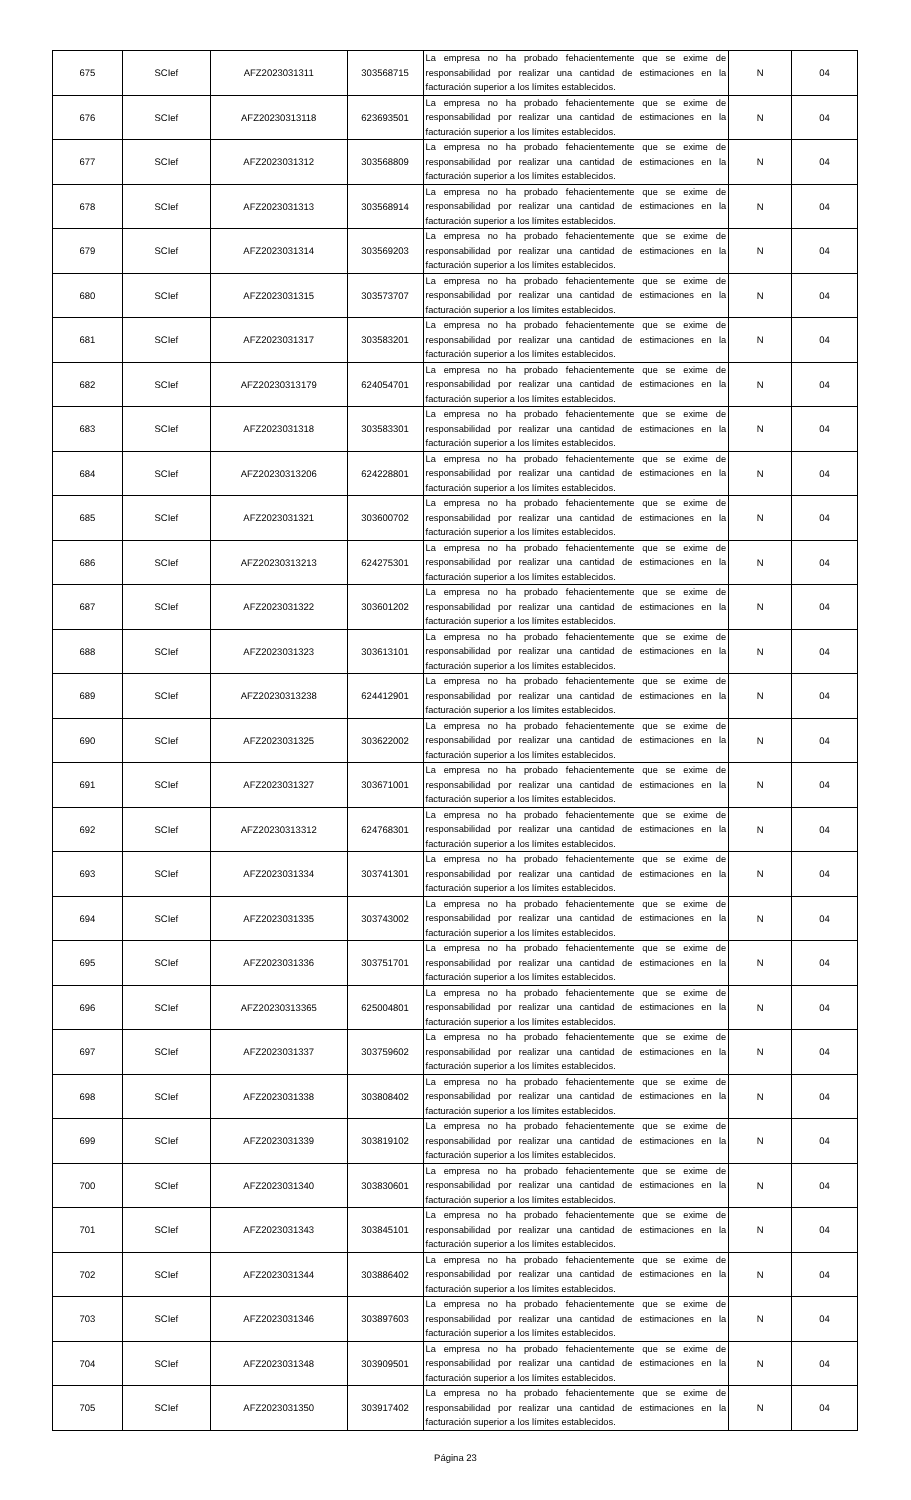| 675 | SCIef | AFZ2023031311 | 303568715 | La empresa no ha probado fehacientemente que se exime de responsabilidad por realizar una cantidad de estimaciones en la facturación superior a los límites establecidos. | N | 04 |
| 676 | SCIef | AFZ20230313118 | 623693501 | La empresa no ha probado fehacientemente que se exime de responsabilidad por realizar una cantidad de estimaciones en la facturación superior a los límites establecidos. | N | 04 |
| 677 | SCIef | AFZ2023031312 | 303568809 | La empresa no ha probado fehacientemente que se exime de responsabilidad por realizar una cantidad de estimaciones en la facturación superior a los límites establecidos. | N | 04 |
| 678 | SCIef | AFZ2023031313 | 303568914 | La empresa no ha probado fehacientemente que se exime de responsabilidad por realizar una cantidad de estimaciones en la facturación superior a los límites establecidos. | N | 04 |
| 679 | SCIef | AFZ2023031314 | 303569203 | La empresa no ha probado fehacientemente que se exime de responsabilidad por realizar una cantidad de estimaciones en la facturación superior a los límites establecidos. | N | 04 |
| 680 | SCIef | AFZ2023031315 | 303573707 | La empresa no ha probado fehacientemente que se exime de responsabilidad por realizar una cantidad de estimaciones en la facturación superior a los límites establecidos. | N | 04 |
| 681 | SCIef | AFZ2023031317 | 303583201 | La empresa no ha probado fehacientemente que se exime de responsabilidad por realizar una cantidad de estimaciones en la facturación superior a los límites establecidos. | N | 04 |
| 682 | SCIef | AFZ20230313179 | 624054701 | La empresa no ha probado fehacientemente que se exime de responsabilidad por realizar una cantidad de estimaciones en la facturación superior a los límites establecidos. | N | 04 |
| 683 | SCIef | AFZ2023031318 | 303583301 | La empresa no ha probado fehacientemente que se exime de responsabilidad por realizar una cantidad de estimaciones en la facturación superior a los límites establecidos. | N | 04 |
| 684 | SCIef | AFZ20230313206 | 624228801 | La empresa no ha probado fehacientemente que se exime de responsabilidad por realizar una cantidad de estimaciones en la facturación superior a los límites establecidos. | N | 04 |
| 685 | SCIef | AFZ2023031321 | 303600702 | La empresa no ha probado fehacientemente que se exime de responsabilidad por realizar una cantidad de estimaciones en la facturación superior a los límites establecidos. | N | 04 |
| 686 | SCIef | AFZ20230313213 | 624275301 | La empresa no ha probado fehacientemente que se exime de responsabilidad por realizar una cantidad de estimaciones en la facturación superior a los límites establecidos. | N | 04 |
| 687 | SCIef | AFZ2023031322 | 303601202 | La empresa no ha probado fehacientemente que se exime de responsabilidad por realizar una cantidad de estimaciones en la facturación superior a los límites establecidos. | N | 04 |
| 688 | SCIef | AFZ2023031323 | 303613101 | La empresa no ha probado fehacientemente que se exime de responsabilidad por realizar una cantidad de estimaciones en la facturación superior a los límites establecidos. | N | 04 |
| 689 | SCIef | AFZ20230313238 | 624412901 | La empresa no ha probado fehacientemente que se exime de responsabilidad por realizar una cantidad de estimaciones en la facturación superior a los límites establecidos. | N | 04 |
| 690 | SCIef | AFZ2023031325 | 303622002 | La empresa no ha probado fehacientemente que se exime de responsabilidad por realizar una cantidad de estimaciones en la facturación superior a los límites establecidos. | N | 04 |
| 691 | SCIef | AFZ2023031327 | 303671001 | La empresa no ha probado fehacientemente que se exime de responsabilidad por realizar una cantidad de estimaciones en la facturación superior a los límites establecidos. | N | 04 |
| 692 | SCIef | AFZ20230313312 | 624768301 | La empresa no ha probado fehacientemente que se exime de responsabilidad por realizar una cantidad de estimaciones en la facturación superior a los límites establecidos. | N | 04 |
| 693 | SCIef | AFZ2023031334 | 303741301 | La empresa no ha probado fehacientemente que se exime de responsabilidad por realizar una cantidad de estimaciones en la facturación superior a los límites establecidos. | N | 04 |
| 694 | SCIef | AFZ2023031335 | 303743002 | La empresa no ha probado fehacientemente que se exime de responsabilidad por realizar una cantidad de estimaciones en la facturación superior a los límites establecidos. | N | 04 |
| 695 | SCIef | AFZ2023031336 | 303751701 | La empresa no ha probado fehacientemente que se exime de responsabilidad por realizar una cantidad de estimaciones en la facturación superior a los límites establecidos. | N | 04 |
| 696 | SCIef | AFZ20230313365 | 625004801 | La empresa no ha probado fehacientemente que se exime de responsabilidad por realizar una cantidad de estimaciones en la facturación superior a los límites establecidos. | N | 04 |
| 697 | SCIef | AFZ2023031337 | 303759602 | La empresa no ha probado fehacientemente que se exime de responsabilidad por realizar una cantidad de estimaciones en la facturación superior a los límites establecidos. | N | 04 |
| 698 | SCIef | AFZ2023031338 | 303808402 | La empresa no ha probado fehacientemente que se exime de responsabilidad por realizar una cantidad de estimaciones en la facturación superior a los límites establecidos. | N | 04 |
| 699 | SCIef | AFZ2023031339 | 303819102 | La empresa no ha probado fehacientemente que se exime de responsabilidad por realizar una cantidad de estimaciones en la facturación superior a los límites establecidos. | N | 04 |
| 700 | SCIef | AFZ2023031340 | 303830601 | La empresa no ha probado fehacientemente que se exime de responsabilidad por realizar una cantidad de estimaciones en la facturación superior a los límites establecidos. | N | 04 |
| 701 | SCIef | AFZ2023031343 | 303845101 | La empresa no ha probado fehacientemente que se exime de responsabilidad por realizar una cantidad de estimaciones en la facturación superior a los límites establecidos. | N | 04 |
| 702 | SCIef | AFZ2023031344 | 303886402 | La empresa no ha probado fehacientemente que se exime de responsabilidad por realizar una cantidad de estimaciones en la facturación superior a los límites establecidos. | N | 04 |
| 703 | SCIef | AFZ2023031346 | 303897603 | La empresa no ha probado fehacientemente que se exime de responsabilidad por realizar una cantidad de estimaciones en la facturación superior a los límites establecidos. | N | 04 |
| 704 | SCIef | AFZ2023031348 | 303909501 | La empresa no ha probado fehacientemente que se exime de responsabilidad por realizar una cantidad de estimaciones en la facturación superior a los límites establecidos. | N | 04 |
| 705 | SCIef | AFZ2023031350 | 303917402 | La empresa no ha probado fehacientemente que se exime de responsabilidad por realizar una cantidad de estimaciones en la facturación superior a los límites establecidos. | N | 04 |
Página 23